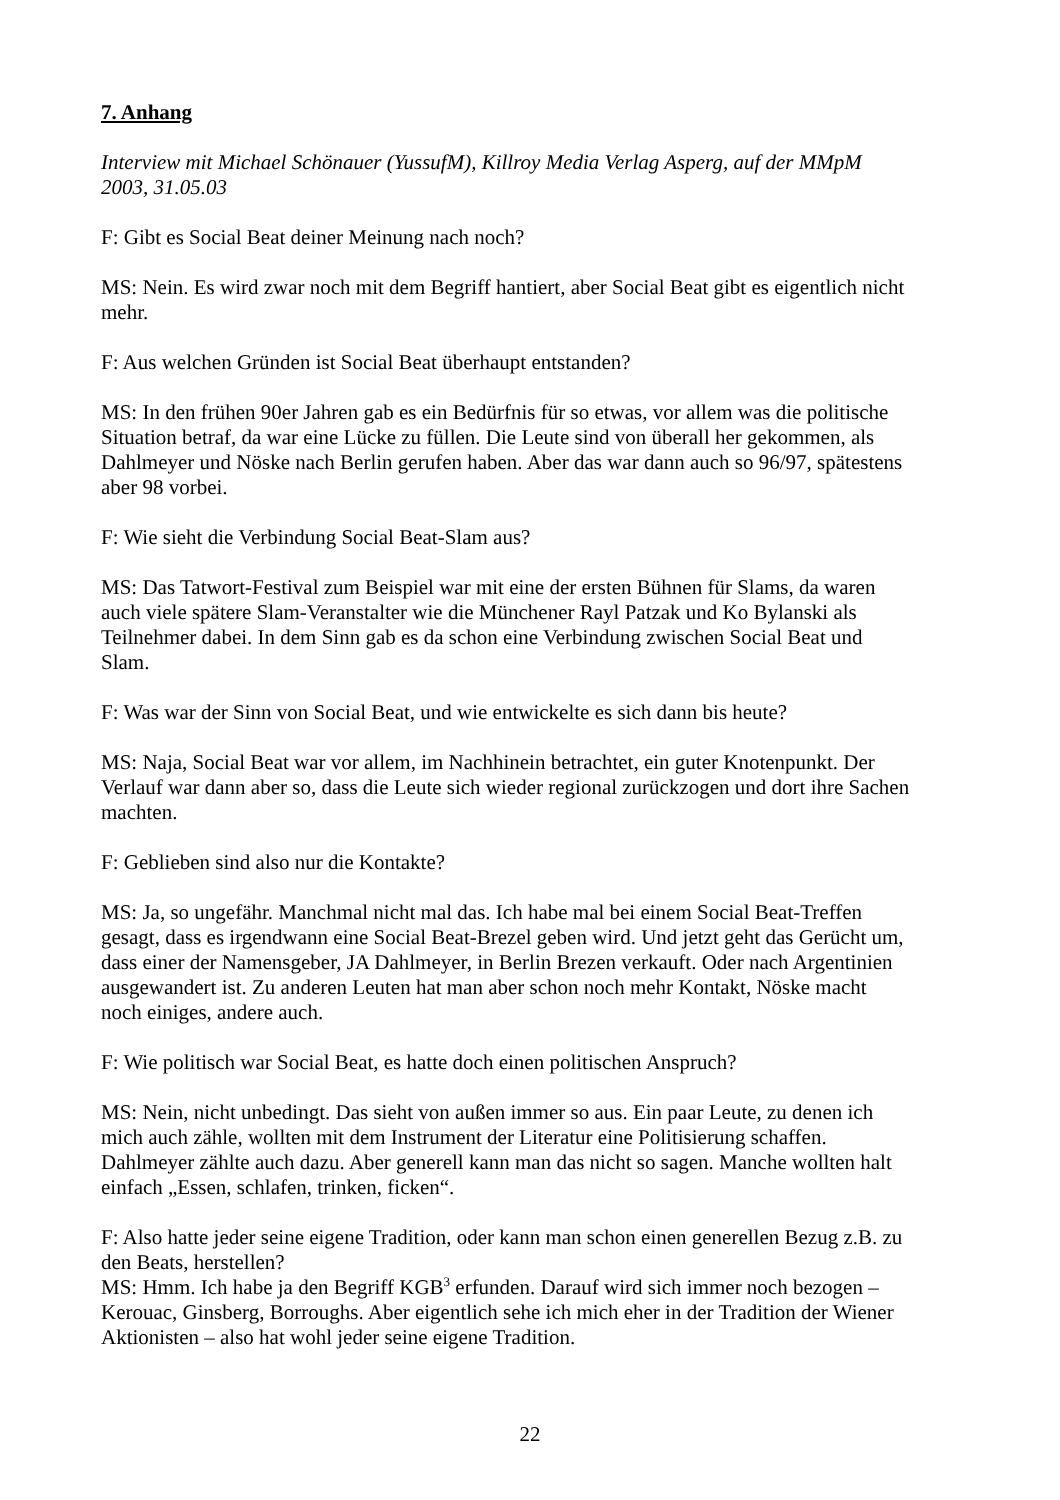7. Anhang
Interview mit Michael Schönauer (YussufM), Killroy Media Verlag Asperg, auf der MMpM 2003, 31.05.03
F: Gibt es Social Beat deiner Meinung nach noch?
MS: Nein. Es wird zwar noch mit dem Begriff hantiert, aber Social Beat gibt es eigentlich nicht mehr.
F: Aus welchen Gründen ist Social Beat überhaupt entstanden?
MS: In den frühen 90er Jahren gab es ein Bedürfnis für so etwas, vor allem was die politische Situation betraf, da war eine Lücke zu füllen. Die Leute sind von überall her gekommen, als Dahlmeyer und Nöske nach Berlin gerufen haben. Aber das war dann auch so 96/97, spätestens aber 98 vorbei.
F: Wie sieht die Verbindung Social Beat-Slam aus?
MS: Das Tatwort-Festival zum Beispiel war mit eine der ersten Bühnen für Slams, da waren auch viele spätere Slam-Veranstalter wie die Münchener Rayl Patzak und Ko Bylanski als Teilnehmer dabei. In dem Sinn gab es da schon eine Verbindung zwischen Social Beat und Slam.
F: Was war der Sinn von Social Beat, und wie entwickelte es sich dann bis heute?
MS: Naja, Social Beat war vor allem, im Nachhinein betrachtet, ein guter Knotenpunkt. Der Verlauf war dann aber so, dass die Leute sich wieder regional zurückzogen und dort ihre Sachen machten.
F: Geblieben sind also nur die Kontakte?
MS: Ja, so ungefähr. Manchmal nicht mal das. Ich habe mal bei einem Social Beat-Treffen gesagt, dass es irgendwann eine Social Beat-Brezel geben wird. Und jetzt geht das Gerücht um, dass einer der Namensgeber, JA Dahlmeyer, in Berlin Brezen verkauft. Oder nach Argentinien ausgewandert ist. Zu anderen Leuten hat man aber schon noch mehr Kontakt, Nöske macht noch einiges, andere auch.
F: Wie politisch war Social Beat, es hatte doch einen politischen Anspruch?
MS: Nein, nicht unbedingt. Das sieht von außen immer so aus. Ein paar Leute, zu denen ich mich auch zähle, wollten mit dem Instrument der Literatur eine Politisierung schaffen. Dahlmeyer zählte auch dazu. Aber generell kann man das nicht so sagen. Manche wollten halt einfach „Essen, schlafen, trinken, ficken“.
F: Also hatte jeder seine eigene Tradition, oder kann man schon einen generellen Bezug z.B. zu den Beats, herstellen?
MS: Hmm. Ich habe ja den Begriff KGB<sup>3</sup> erfunden. Darauf wird sich immer noch bezogen – Kerouac, Ginsberg, Borroughs. Aber eigentlich sehe ich mich eher in der Tradition der Wiener Aktionisten – also hat wohl jeder seine eigene Tradition.
22